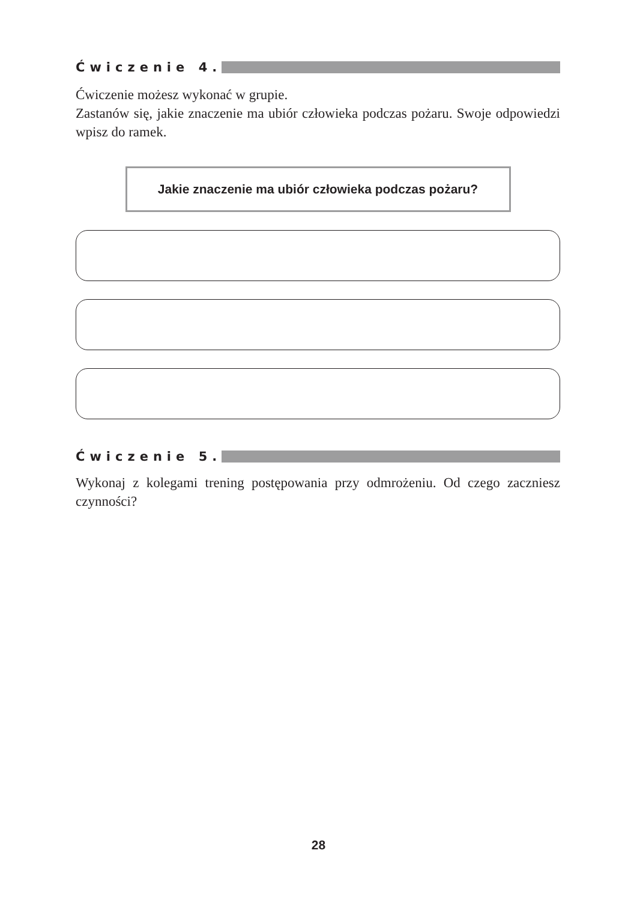Ćwiczenie 4.
Ćwiczenie możesz wykonać w grupie.
Zastanów się, jakie znaczenie ma ubiór człowieka podczas pożaru. Swoje odpowiedzi wpisz do ramek.
Jakie znaczenie ma ubiór człowieka podczas pożaru?
Ćwiczenie 5.
Wykonaj z kolegami trening postępowania przy odmrożeniu. Od czego zaczniesz czynności?
28